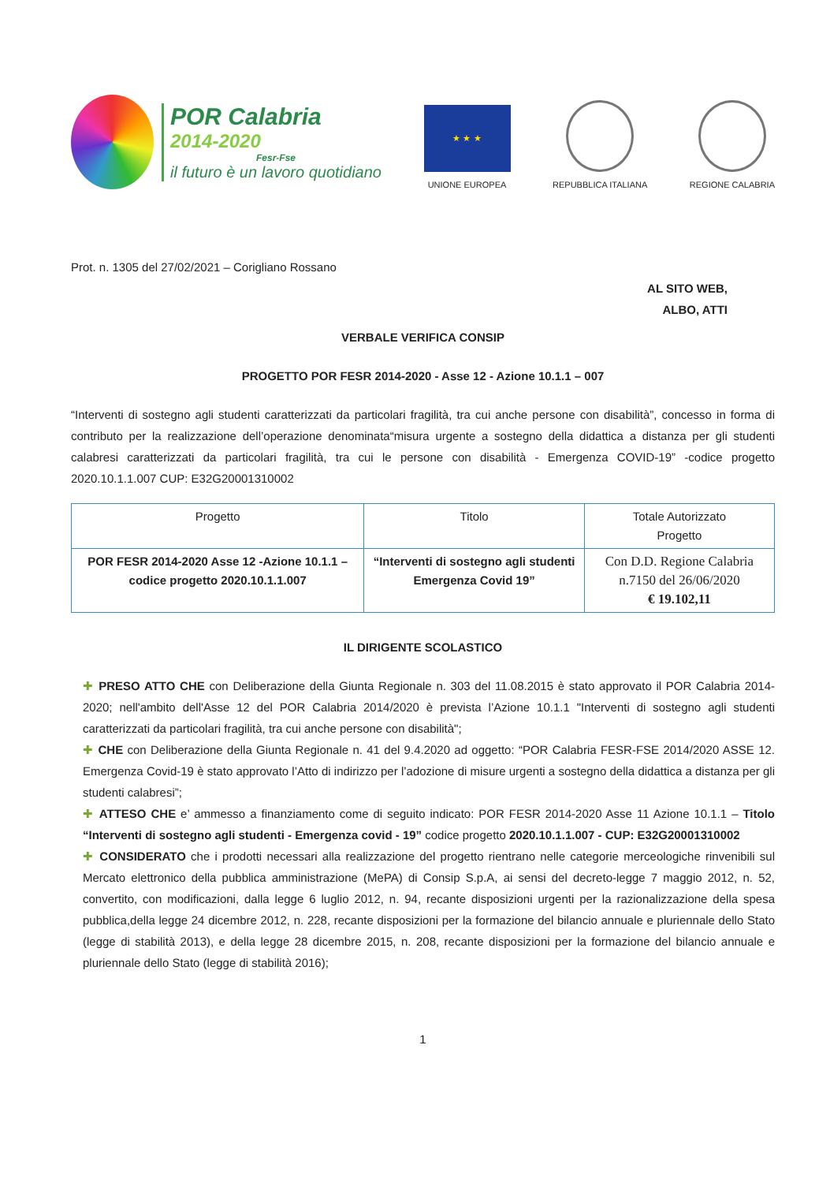POR Calabria
2014-2020
Fesr-Fse
il futuro è un lavoro quotidiano
★ ★ ★
UNIONE EUROPEA
REPUBBLICA ITALIANA
REGIONE CALABRIA
Prot. n. 1305 del 27/02/2021 – Corigliano Rossano
AL SITO WEB,
ALBO, ATTI
VERBALE VERIFICA CONSIP
PROGETTO POR FESR 2014-2020 - Asse 12 - Azione 10.1.1 – 007
“Interventi di sostegno agli studenti caratterizzati da particolari fragilità, tra cui anche persone con disabilità”, concesso in forma di contributo per la realizzazione dell’operazione denominata“misura urgente a sostegno della didattica a distanza per gli studenti calabresi caratterizzati da particolari fragilità, tra cui le persone con disabilità - Emergenza COVID-19” -codice progetto 2020.10.1.1.007 CUP: E32G20001310002
| Progetto | Titolo | Totale Autorizzato Progetto |
| POR FESR 2014-2020 Asse 12 -Azione 10.1.1 – codice progetto 2020.10.1.1.007 | “Interventi di sostegno agli studenti Emergenza Covid 19” | Con D.D. Regione Calabria n.7150 del 26/06/2020 € 19.102,11 |
IL DIRIGENTE SCOLASTICO
✚ PRESO ATTO CHE con Deliberazione della Giunta Regionale n. 303 del 11.08.2015 è stato approvato il POR Calabria 2014-2020; nell'ambito dell'Asse 12 del POR Calabria 2014/2020 è prevista l’Azione 10.1.1 "Interventi di sostegno agli studenti caratterizzati da particolari fragilità, tra cui anche persone con disabilità";
✚ CHE con Deliberazione della Giunta Regionale n. 41 del 9.4.2020 ad oggetto: “POR Calabria FESR-FSE 2014/2020 ASSE 12. Emergenza Covid-19 è stato approvato l’Atto di indirizzo per l’adozione di misure urgenti a sostegno della didattica a distanza per gli studenti calabresi”;
✚ ATTESO CHE e’ ammesso a finanziamento come di seguito indicato: POR FESR 2014-2020 Asse 11 Azione 10.1.1 – Titolo “Interventi di sostegno agli studenti - Emergenza covid - 19” codice progetto 2020.10.1.1.007 - CUP: E32G20001310002
✚ CONSIDERATO che i prodotti necessari alla realizzazione del progetto rientrano nelle categorie merceologiche rinvenibili sul Mercato elettronico della pubblica amministrazione (MePA) di Consip S.p.A, ai sensi del decreto-legge 7 maggio 2012, n. 52, convertito, con modificazioni, dalla legge 6 luglio 2012, n. 94, recante disposizioni urgenti per la razionalizzazione della spesa pubblica,della legge 24 dicembre 2012, n. 228, recante disposizioni per la formazione del bilancio annuale e pluriennale dello Stato (legge di stabilità 2013), e della legge 28 dicembre 2015, n. 208, recante disposizioni per la formazione del bilancio annuale e pluriennale dello Stato (legge di stabilità 2016);
1